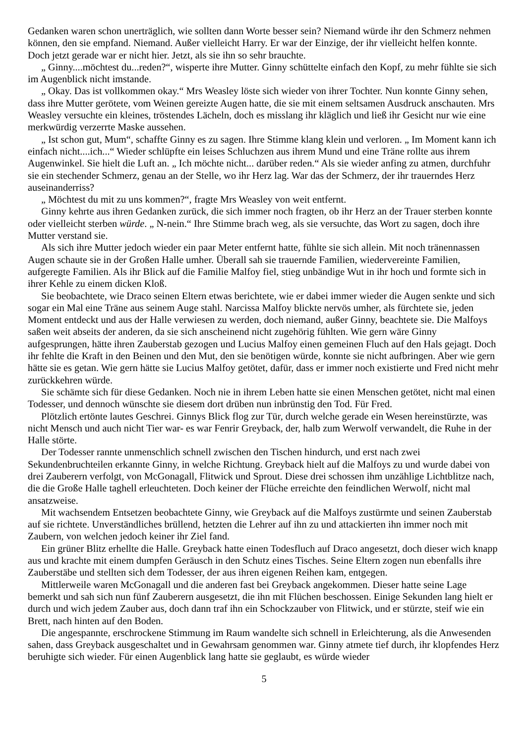Gedanken waren schon unerträglich, wie sollten dann Worte besser sein? Niemand würde ihr den Schmerz nehmen können, den sie empfand. Niemand. Außer vielleicht Harry. Er war der Einzige, der ihr vielleicht helfen konnte. Doch jetzt gerade war er nicht hier. Jetzt, als sie ihn so sehr brauchte.
„ Ginny....möchtest du...reden?“, wisperte ihre Mutter. Ginny schüttelte einfach den Kopf, zu mehr fühlte sie sich im Augenblick nicht imstande.
„ Okay. Das ist vollkommen okay.“ Mrs Weasley löste sich wieder von ihrer Tochter. Nun konnte Ginny sehen, dass ihre Mutter gerötete, vom Weinen gereizte Augen hatte, die sie mit einem seltsamen Ausdruck anschauten. Mrs Weasley versuchte ein kleines, tröstendes Lächeln, doch es misslang ihr kläglich und ließ ihr Gesicht nur wie eine merkwürdig verzerrte Maske aussehen.
„ Ist schon gut, Mum“, schaffte Ginny es zu sagen. Ihre Stimme klang klein und verloren. „ Im Moment kann ich einfach nicht....ich...“ Wieder schlüpfte ein leises Schluchzen aus ihrem Mund und eine Träne rollte aus ihrem Augenwinkel. Sie hielt die Luft an. „ Ich möchte nicht... darüber reden.“ Als sie wieder anfing zu atmen, durchfuhr sie ein stechender Schmerz, genau an der Stelle, wo ihr Herz lag. War das der Schmerz, der ihr trauerndes Herz auseinanderriss?
„ Möchtest du mit zu uns kommen?“, fragte Mrs Weasley von weit entfernt.
Ginny kehrte aus ihren Gedanken zurück, die sich immer noch fragten, ob ihr Herz an der Trauer sterben konnte oder vielleicht sterben würde. „ N-nein.“ Ihre Stimme brach weg, als sie versuchte, das Wort zu sagen, doch ihre Mutter verstand sie.
Als sich ihre Mutter jedoch wieder ein paar Meter entfernt hatte, fühlte sie sich allein. Mit noch tränennassen Augen schaute sie in der Großen Halle umher. Überall sah sie trauernde Familien, wiedervereinte Familien, aufgeregte Familien. Als ihr Blick auf die Familie Malfoy fiel, stieg unbändige Wut in ihr hoch und formte sich in ihrer Kehle zu einem dicken Kloß.
Sie beobachtete, wie Draco seinen Eltern etwas berichtete, wie er dabei immer wieder die Augen senkte und sich sogar ein Mal eine Träne aus seinem Auge stahl. Narcissa Malfoy blickte nervös umher, als fürchtete sie, jeden Moment entdeckt und aus der Halle verwiesen zu werden, doch niemand, außer Ginny, beachtete sie. Die Malfoys saßen weit abseits der anderen, da sie sich anscheinend nicht zugehörig fühlten. Wie gern wäre Ginny aufgesprungen, hätte ihren Zauberstab gezogen und Lucius Malfoy einen gemeinen Fluch auf den Hals gejagt. Doch ihr fehlte die Kraft in den Beinen und den Mut, den sie benötigen würde, konnte sie nicht aufbringen. Aber wie gern hätte sie es getan. Wie gern hätte sie Lucius Malfoy getötet, dafür, dass er immer noch existierte und Fred nicht mehr zurückkehren würde.
Sie schämte sich für diese Gedanken. Noch nie in ihrem Leben hatte sie einen Menschen getötet, nicht mal einen Todesser, und dennoch wünschte sie diesem dort drüben nun inbrünstig den Tod. Für Fred.
Plötzlich ertönte lautes Geschrei. Ginnys Blick flog zur Tür, durch welche gerade ein Wesen hereinstürzte, was nicht Mensch und auch nicht Tier war- es war Fenrir Greyback, der, halb zum Werwolf verwandelt, die Ruhe in der Halle störte.
Der Todesser rannte unmenschlich schnell zwischen den Tischen hindurch, und erst nach zwei Sekundenbruchteilen erkannte Ginny, in welche Richtung. Greyback hielt auf die Malfoys zu und wurde dabei von drei Zauberern verfolgt, von McGonagall, Flitwick und Sprout. Diese drei schossen ihm unzählige Lichtblitze nach, die die Große Halle taghell erleuchteten. Doch keiner der Flüche erreichte den feindlichen Werwolf, nicht mal ansatzweise.
Mit wachsendem Entsetzen beobachtete Ginny, wie Greyback auf die Malfoys zustürmte und seinen Zauberstab auf sie richtete. Unverständliches brüllend, hetzten die Lehrer auf ihn zu und attackierten ihn immer noch mit Zaubern, von welchen jedoch keiner ihr Ziel fand.
Ein grüner Blitz erhellte die Halle. Greyback hatte einen Todesfluch auf Draco angesetzt, doch dieser wich knapp aus und krachte mit einem dumpfen Geräusch in den Schutz eines Tisches. Seine Eltern zogen nun ebenfalls ihre Zauberstäbe und stellten sich dem Todesser, der aus ihren eigenen Reihen kam, entgegen.
Mittlerweile waren McGonagall und die anderen fast bei Greyback angekommen. Dieser hatte seine Lage bemerkt und sah sich nun fünf Zauberern ausgesetzt, die ihn mit Flüchen beschossen. Einige Sekunden lang hielt er durch und wich jedem Zauber aus, doch dann traf ihn ein Schockzauber von Flitwick, und er stürzte, steif wie ein Brett, nach hinten auf den Boden.
Die angespannte, erschrockene Stimmung im Raum wandelte sich schnell in Erleichterung, als die Anwesenden sahen, dass Greyback ausgeschaltet und in Gewahrsam genommen war. Ginny atmete tief durch, ihr klopfendes Herz beruhigte sich wieder. Für einen Augenblick lang hatte sie geglaubt, es würde wieder
5